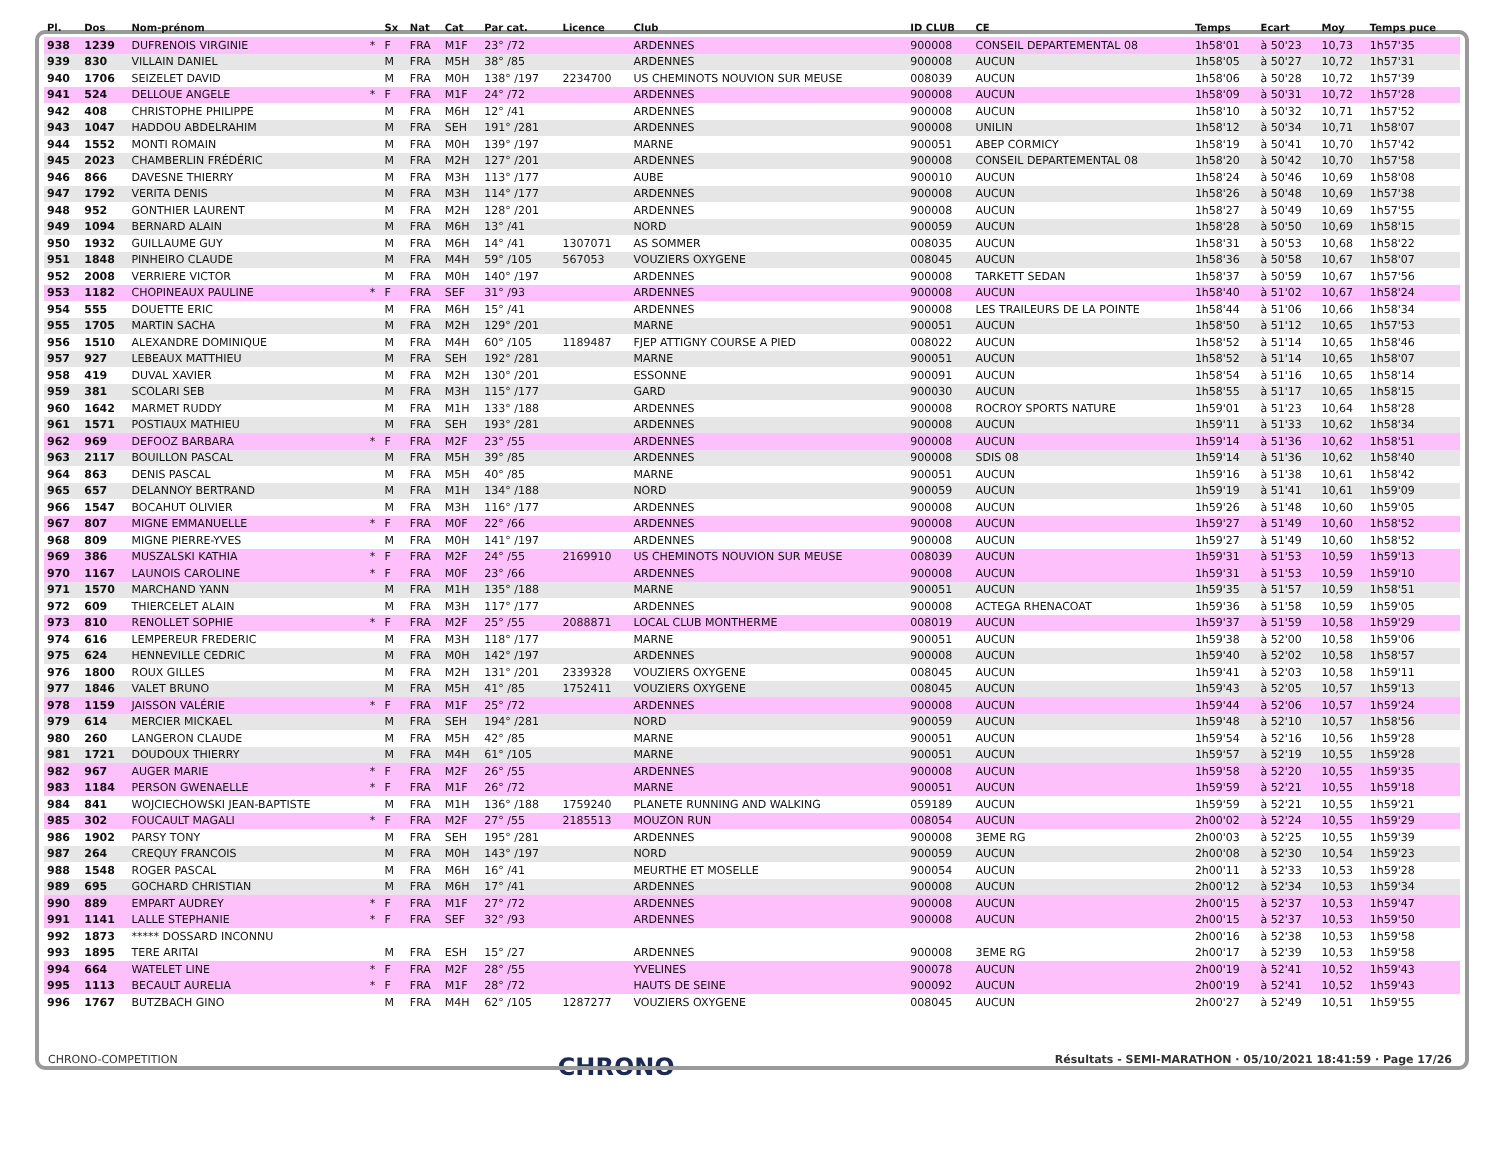| Pl. | Dos | Nom-prénom | | Sx | Nat | Cat | Par cat. | Licence | Club | ID CLUB | CE | Temps | Ecart | Moy | Temps puce |
| --- | --- | --- | --- | --- | --- | --- | --- | --- | --- | --- | --- | --- | --- | --- | --- |
| 938 | 1239 | DUFRENOIS VIRGINIE | * | F | FRA | M1F | 23° /72 | | ARDENNES | 900008 | CONSEIL DEPARTEMENTAL 08 | 1h58'01 | à 50'23 | 10,73 | 1h57'35 |
| 939 | 830 | VILLAIN DANIEL | | M | FRA | M5H | 38° /85 | | ARDENNES | 900008 | AUCUN | 1h58'05 | à 50'27 | 10,72 | 1h57'31 |
| 940 | 1706 | SEIZELET DAVID | | M | FRA | M0H | 138° /197 | 2234700 | US CHEMINOTS NOUVION SUR MEUSE | 008039 | AUCUN | 1h58'06 | à 50'28 | 10,72 | 1h57'39 |
| 941 | 524 | DELLOUE ANGELE | * | F | FRA | M1F | 24° /72 | | ARDENNES | 900008 | AUCUN | 1h58'09 | à 50'31 | 10,72 | 1h57'28 |
| 942 | 408 | CHRISTOPHE PHILIPPE | | M | FRA | M6H | 12° /41 | | ARDENNES | 900008 | AUCUN | 1h58'10 | à 50'32 | 10,71 | 1h57'52 |
| 943 | 1047 | HADDOU ABDELRAHIM | | M | FRA | SEH | 191° /281 | | ARDENNES | 900008 | UNILIN | 1h58'12 | à 50'34 | 10,71 | 1h58'07 |
| 944 | 1552 | MONTI ROMAIN | | M | FRA | M0H | 139° /197 | | MARNE | 900051 | ABEP CORMICY | 1h58'19 | à 50'41 | 10,70 | 1h57'42 |
| 945 | 2023 | CHAMBERLIN FRÉDÉRIC | | M | FRA | M2H | 127° /201 | | ARDENNES | 900008 | CONSEIL DEPARTEMENTAL 08 | 1h58'20 | à 50'42 | 10,70 | 1h57'58 |
| 946 | 866 | DAVESNE THIERRY | | M | FRA | M3H | 113° /177 | | AUBE | 900010 | AUCUN | 1h58'24 | à 50'46 | 10,69 | 1h58'08 |
| 947 | 1792 | VERITA DENIS | | M | FRA | M3H | 114° /177 | | ARDENNES | 900008 | AUCUN | 1h58'26 | à 50'48 | 10,69 | 1h57'38 |
| 948 | 952 | GONTHIER LAURENT | | M | FRA | M2H | 128° /201 | | ARDENNES | 900008 | AUCUN | 1h58'27 | à 50'49 | 10,69 | 1h57'55 |
| 949 | 1094 | BERNARD ALAIN | | M | FRA | M6H | 13° /41 | | NORD | 900059 | AUCUN | 1h58'28 | à 50'50 | 10,69 | 1h58'15 |
| 950 | 1932 | GUILLAUME GUY | | M | FRA | M6H | 14° /41 | 1307071 | AS SOMMER | 008035 | AUCUN | 1h58'31 | à 50'53 | 10,68 | 1h58'22 |
| 951 | 1848 | PINHEIRO CLAUDE | | M | FRA | M4H | 59° /105 | 567053 | VOUZIERS OXYGENE | 008045 | AUCUN | 1h58'36 | à 50'58 | 10,67 | 1h58'07 |
| 952 | 2008 | VERRIERE VICTOR | | M | FRA | M0H | 140° /197 | | ARDENNES | 900008 | TARKETT SEDAN | 1h58'37 | à 50'59 | 10,67 | 1h57'56 |
| 953 | 1182 | CHOPINEAUX PAULINE | * | F | FRA | SEF | 31° /93 | | ARDENNES | 900008 | AUCUN | 1h58'40 | à 51'02 | 10,67 | 1h58'24 |
| 954 | 555 | DOUETTE ERIC | | M | FRA | M6H | 15° /41 | | ARDENNES | 900008 | LES TRAILEURS DE LA POINTE | 1h58'44 | à 51'06 | 10,66 | 1h58'34 |
| 955 | 1705 | MARTIN SACHA | | M | FRA | M2H | 129° /201 | | MARNE | 900051 | AUCUN | 1h58'50 | à 51'12 | 10,65 | 1h57'53 |
| 956 | 1510 | ALEXANDRE DOMINIQUE | | M | FRA | M4H | 60° /105 | 1189487 | FJEP ATTIGNY COURSE A PIED | 008022 | AUCUN | 1h58'52 | à 51'14 | 10,65 | 1h58'46 |
| 957 | 927 | LEBEAUX MATTHIEU | | M | FRA | SEH | 192° /281 | | MARNE | 900051 | AUCUN | 1h58'52 | à 51'14 | 10,65 | 1h58'07 |
| 958 | 419 | DUVAL XAVIER | | M | FRA | M2H | 130° /201 | | ESSONNE | 900091 | AUCUN | 1h58'54 | à 51'16 | 10,65 | 1h58'14 |
| 959 | 381 | SCOLARI SEB | | M | FRA | M3H | 115° /177 | | GARD | 900030 | AUCUN | 1h58'55 | à 51'17 | 10,65 | 1h58'15 |
| 960 | 1642 | MARMET RUDDY | | M | FRA | M1H | 133° /188 | | ARDENNES | 900008 | ROCROY SPORTS NATURE | 1h59'01 | à 51'23 | 10,64 | 1h58'28 |
| 961 | 1571 | POSTIAUX MATHIEU | | M | FRA | SEH | 193° /281 | | ARDENNES | 900008 | AUCUN | 1h59'11 | à 51'33 | 10,62 | 1h58'34 |
| 962 | 969 | DEFOOZ BARBARA | * | F | FRA | M2F | 23° /55 | | ARDENNES | 900008 | AUCUN | 1h59'14 | à 51'36 | 10,62 | 1h58'51 |
| 963 | 2117 | BOUILLON PASCAL | | M | FRA | M5H | 39° /85 | | ARDENNES | 900008 | SDIS 08 | 1h59'14 | à 51'36 | 10,62 | 1h58'40 |
| 964 | 863 | DENIS PASCAL | | M | FRA | M5H | 40° /85 | | MARNE | 900051 | AUCUN | 1h59'16 | à 51'38 | 10,61 | 1h58'42 |
| 965 | 657 | DELANNOY BERTRAND | | M | FRA | M1H | 134° /188 | | NORD | 900059 | AUCUN | 1h59'19 | à 51'41 | 10,61 | 1h59'09 |
| 966 | 1547 | BOCAHUT OLIVIER | | M | FRA | M3H | 116° /177 | | ARDENNES | 900008 | AUCUN | 1h59'26 | à 51'48 | 10,60 | 1h59'05 |
| 967 | 807 | MIGNE EMMANUELLE | * | F | FRA | M0F | 22° /66 | | ARDENNES | 900008 | AUCUN | 1h59'27 | à 51'49 | 10,60 | 1h58'52 |
| 968 | 809 | MIGNE PIERRE-YVES | | M | FRA | M0H | 141° /197 | | ARDENNES | 900008 | AUCUN | 1h59'27 | à 51'49 | 10,60 | 1h58'52 |
| 969 | 386 | MUSZALSKI KATHIA | * | F | FRA | M2F | 24° /55 | 2169910 | US CHEMINOTS NOUVION SUR MEUSE | 008039 | AUCUN | 1h59'31 | à 51'53 | 10,59 | 1h59'13 |
| 970 | 1167 | LAUNOIS CAROLINE | * | F | FRA | M0F | 23° /66 | | ARDENNES | 900008 | AUCUN | 1h59'31 | à 51'53 | 10,59 | 1h59'10 |
| 971 | 1570 | MARCHAND YANN | | M | FRA | M1H | 135° /188 | | MARNE | 900051 | AUCUN | 1h59'35 | à 51'57 | 10,59 | 1h58'51 |
| 972 | 609 | THIERCELET ALAIN | | M | FRA | M3H | 117° /177 | | ARDENNES | 900008 | ACTEGA RHENACOAT | 1h59'36 | à 51'58 | 10,59 | 1h59'05 |
| 973 | 810 | RENOLLET SOPHIE | * | F | FRA | M2F | 25° /55 | 2088871 | LOCAL CLUB MONTHERME | 008019 | AUCUN | 1h59'37 | à 51'59 | 10,58 | 1h59'29 |
| 974 | 616 | LEMPEREUR FREDERIC | | M | FRA | M3H | 118° /177 | | MARNE | 900051 | AUCUN | 1h59'38 | à 52'00 | 10,58 | 1h59'06 |
| 975 | 624 | HENNEVILLE CEDRIC | | M | FRA | M0H | 142° /197 | | ARDENNES | 900008 | AUCUN | 1h59'40 | à 52'02 | 10,58 | 1h58'57 |
| 976 | 1800 | ROUX GILLES | | M | FRA | M2H | 131° /201 | 2339328 | VOUZIERS OXYGENE | 008045 | AUCUN | 1h59'41 | à 52'03 | 10,58 | 1h59'11 |
| 977 | 1846 | VALET BRUNO | | M | FRA | M5H | 41° /85 | 1752411 | VOUZIERS OXYGENE | 008045 | AUCUN | 1h59'43 | à 52'05 | 10,57 | 1h59'13 |
| 978 | 1159 | JAISSON VALÉRIE | * | F | FRA | M1F | 25° /72 | | ARDENNES | 900008 | AUCUN | 1h59'44 | à 52'06 | 10,57 | 1h59'24 |
| 979 | 614 | MERCIER MICKAEL | | M | FRA | SEH | 194° /281 | | NORD | 900059 | AUCUN | 1h59'48 | à 52'10 | 10,57 | 1h58'56 |
| 980 | 260 | LANGERON CLAUDE | | M | FRA | M5H | 42° /85 | | MARNE | 900051 | AUCUN | 1h59'54 | à 52'16 | 10,56 | 1h59'28 |
| 981 | 1721 | DOUDOUX THIERRY | | M | FRA | M4H | 61° /105 | | MARNE | 900051 | AUCUN | 1h59'57 | à 52'19 | 10,55 | 1h59'28 |
| 982 | 967 | AUGER MARIE | * | F | FRA | M2F | 26° /55 | | ARDENNES | 900008 | AUCUN | 1h59'58 | à 52'20 | 10,55 | 1h59'35 |
| 983 | 1184 | PERSON GWENAELLE | * | F | FRA | M1F | 26° /72 | | MARNE | 900051 | AUCUN | 1h59'59 | à 52'21 | 10,55 | 1h59'18 |
| 984 | 841 | WOJCIECHOWSKI JEAN-BAPTISTE | | M | FRA | M1H | 136° /188 | 1759240 | PLANETE RUNNING AND WALKING | 059189 | AUCUN | 1h59'59 | à 52'21 | 10,55 | 1h59'21 |
| 985 | 302 | FOUCAULT MAGALI | * | F | FRA | M2F | 27° /55 | 2185513 | MOUZON RUN | 008054 | AUCUN | 2h00'02 | à 52'24 | 10,55 | 1h59'29 |
| 986 | 1902 | PARSY TONY | | M | FRA | SEH | 195° /281 | | ARDENNES | 900008 | 3EME RG | 2h00'03 | à 52'25 | 10,55 | 1h59'39 |
| 987 | 264 | CREQUY FRANCOIS | | M | FRA | M0H | 143° /197 | | NORD | 900059 | AUCUN | 2h00'08 | à 52'30 | 10,54 | 1h59'23 |
| 988 | 1548 | ROGER PASCAL | | M | FRA | M6H | 16° /41 | | MEURTHE ET MOSELLE | 900054 | AUCUN | 2h00'11 | à 52'33 | 10,53 | 1h59'28 |
| 989 | 695 | GOCHARD CHRISTIAN | | M | FRA | M6H | 17° /41 | | ARDENNES | 900008 | AUCUN | 2h00'12 | à 52'34 | 10,53 | 1h59'34 |
| 990 | 889 | EMPART AUDREY | * | F | FRA | M1F | 27° /72 | | ARDENNES | 900008 | AUCUN | 2h00'15 | à 52'37 | 10,53 | 1h59'47 |
| 991 | 1141 | LALLE STEPHANIE | * | F | FRA | SEF | 32° /93 | | ARDENNES | 900008 | AUCUN | 2h00'15 | à 52'37 | 10,53 | 1h59'50 |
| 992 | 1873 | ***** DOSSARD INCONNU | | | | | | | | | | 2h00'16 | à 52'38 | 10,53 | 1h59'58 |
| 993 | 1895 | TERE ARITAI | | M | FRA | ESH | 15° /27 | | ARDENNES | 900008 | 3EME RG | 2h00'17 | à 52'39 | 10,53 | 1h59'58 |
| 994 | 664 | WATELET LINE | * | F | FRA | M2F | 28° /55 | | YVELINES | 900078 | AUCUN | 2h00'19 | à 52'41 | 10,52 | 1h59'43 |
| 995 | 1113 | BECAULT AURELIA | * | F | FRA | M1F | 28° /72 | | HAUTS DE SEINE | 900092 | AUCUN | 2h00'19 | à 52'41 | 10,52 | 1h59'43 |
| 996 | 1767 | BUTZBACH GINO | | M | FRA | M4H | 62° /105 | 1287277 | VOUZIERS OXYGENE | 008045 | AUCUN | 2h00'27 | à 52'49 | 10,51 | 1h59'55 |
CHRONO-COMPETITION CHRONO Résultats - SEMI-MARATHON · 05/10/2021 18:41:59 · Page 17/26